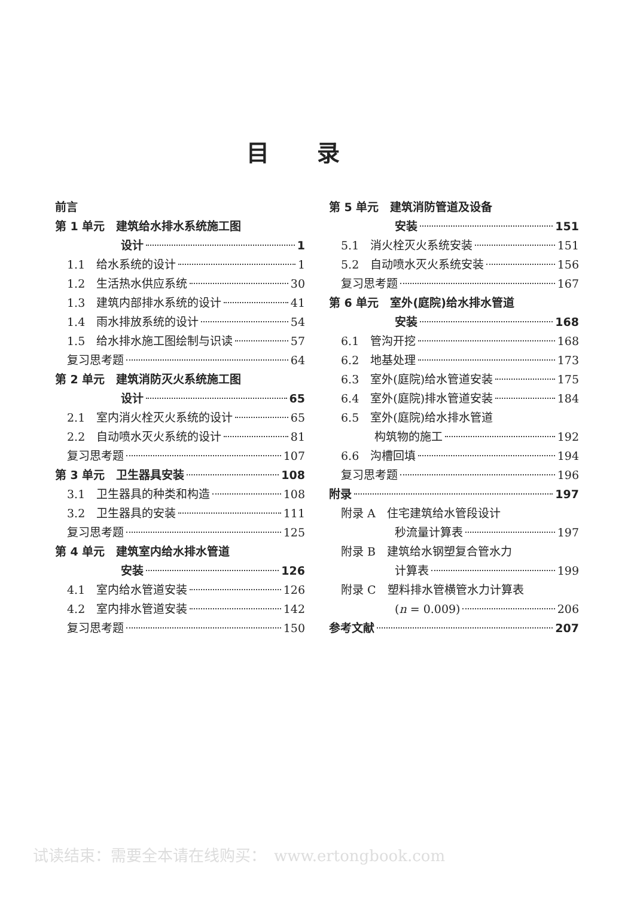目录
前言
第 1 单元　建筑给水排水系统施工图
设计 1
1.1　给水系统的设计 1
1.2　生活热水供应系统 30
1.3　建筑内部排水系统的设计 41
1.4　雨水排放系统的设计 54
1.5　给水排水施工图绘制与识读 57
复习思考题 64
第 2 单元　建筑消防灭火系统施工图
设计 65
2.1　室内消火栓灭火系统的设计 65
2.2　自动喷水灭火系统的设计 81
复习思考题 107
第 3 单元　卫生器具安装 108
3.1　卫生器具的种类和构造 108
3.2　卫生器具的安装 111
复习思考题 125
第 4 单元　建筑室内给水排水管道
安装 126
4.1　室内给水管道安装 126
4.2　室内排水管道安装 142
复习思考题 150
第 5 单元　建筑消防管道及设备
安装 151
5.1　消火栓灭火系统安装 151
5.2　自动喷水灭火系统安装 156
复习思考题 167
第 6 单元　室外(庭院)给水排水管道
安装 168
6.1　管沟开挖 168
6.2　地基处理 173
6.3　室外(庭院)给水管道安装 175
6.4　室外(庭院)排水管道安装 184
6.5　室外(庭院)给水排水管道
构筑物的施工 192
6.6　沟槽回填 194
复习思考题 196
附录 197
附录 A　住宅建筑给水管段设计
秒流量计算表 197
附录 B　建筑给水钢塑复合管水力
计算表 199
附录 C　塑料排水管横管水力计算表
(n = 0.009) 206
参考文献 207
试读结束：需要全本请在线购买：　www.ertongbook.com